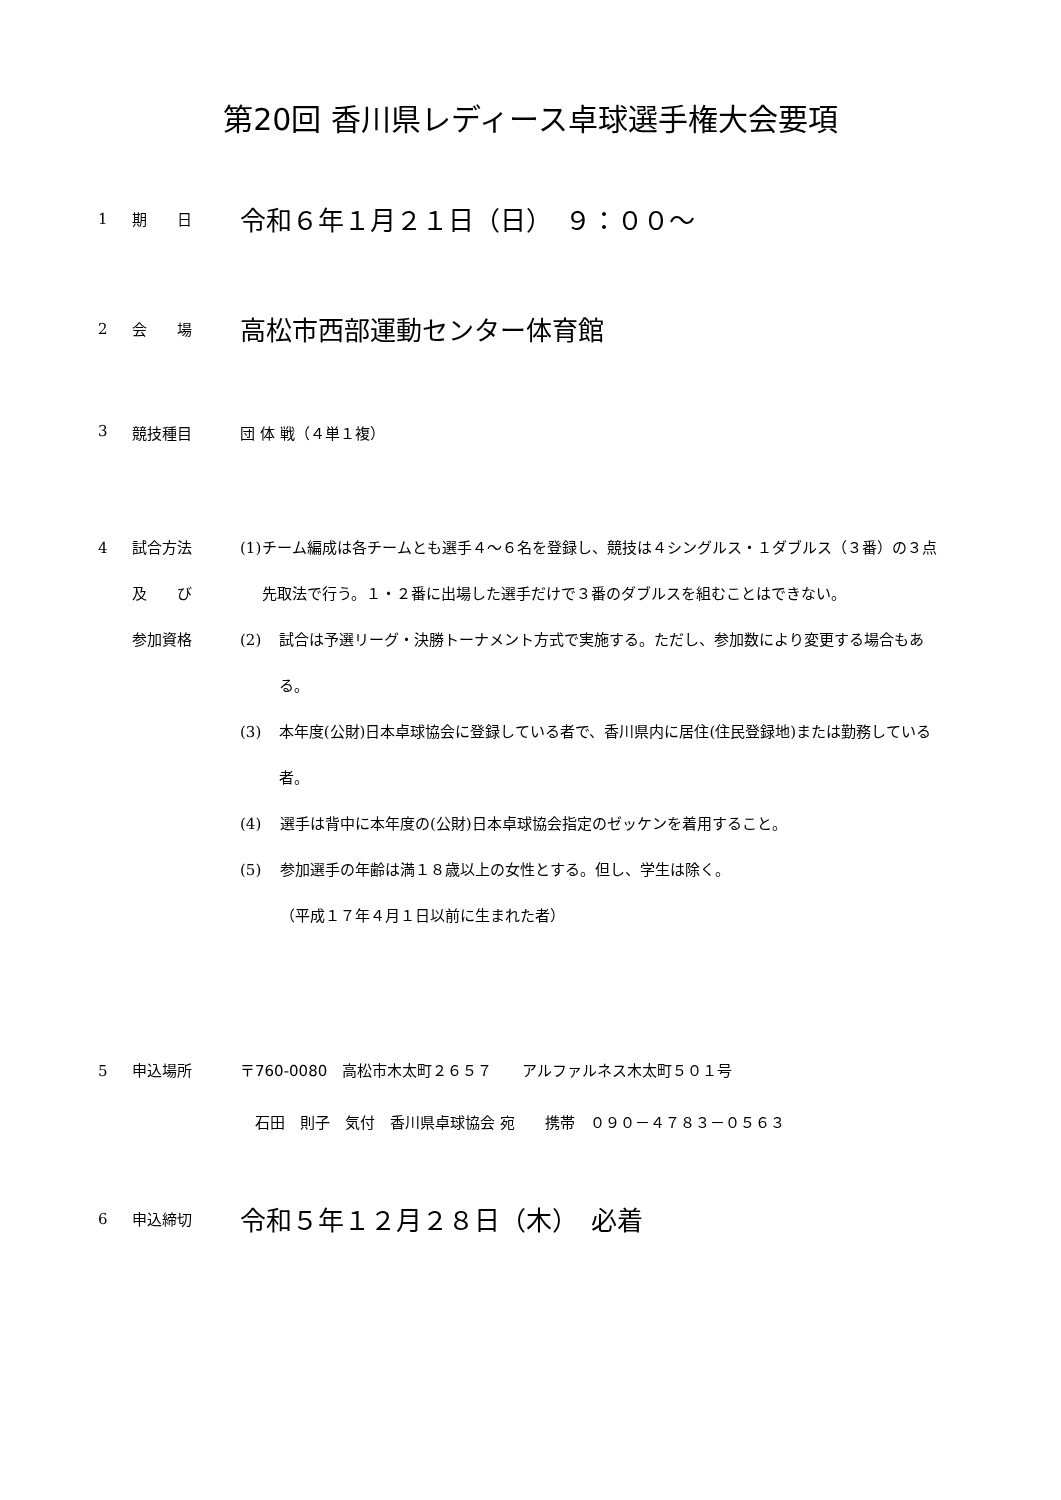第20回 香川県レディース卓球選手権大会要項
1 期　　日
令和６年１月２１日（日）　９：００～
2 会　　場
高松市西部運動センター体育館
3 競技種目 団 体 戦（４単１複）
4 試合方法
及　　び
参加資格
(1) チーム編成は各チームとも選手４～６名を登録し、競技は４シングルス・１ダブルス（３番）の３点先取法で行う。１・２番に出場した選手だけで３番のダブルスを組むことはできない。
(2) 試合は予選リーグ・決勝トーナメント方式で実施する。ただし、参加数により変更する場合もある。
(3) 本年度(公財)日本卓球協会に登録している者で、香川県内に居住(住民登録地)または勤務している者。
(4) 選手は背中に本年度の(公財)日本卓球協会指定のゼッケンを着用すること。
(5) 参加選手の年齢は満１８歳以上の女性とする。但し、学生は除く。
（平成１７年４月１日以前に生まれた者）
5 申込場所 〒760-0080　高松市木太町２６５７　　アルファルネス木太町５０１号
　石田　則子　気付　香川県卓球協会 宛　　携帯　０９０－４７８３－０５６３
6 申込締切
令和５年１２月２８日（木）　必着